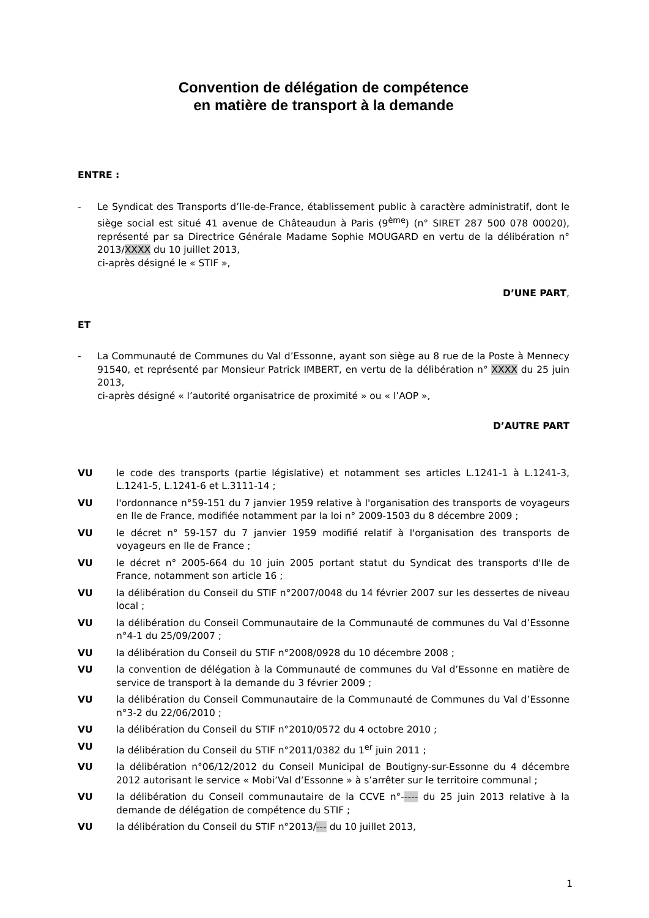Convention de délégation de compétence
en matière de transport à la demande
ENTRE :
- Le Syndicat des Transports d’Ile-de-France, établissement public à caractère administratif, dont le siège social est situé 41 avenue de Châteaudun à Paris (9<sup>ème</sup>) (n° SIRET 287 500 078 00020), représenté par sa Directrice Générale Madame Sophie MOUGARD en vertu de la délibération n° 2013/XXXX du 10 juillet 2013,
ci-après désigné le « STIF »,
D’UNE PART,
ET
- La Communauté de Communes du Val d’Essonne, ayant son siège au 8 rue de la Poste à Mennecy 91540, et représenté par Monsieur Patrick IMBERT, en vertu de la délibération n° XXXX du 25 juin 2013,
ci-après désigné « l’autorité organisatrice de proximité » ou « l’AOP »,
D’AUTRE PART
VU le code des transports (partie législative) et notamment ses articles L.1241-1 à L.1241-3, L.1241-5, L.1241-6 et L.3111-14 ;
VU l'ordonnance n°59-151 du 7 janvier 1959 relative à l'organisation des transports de voyageurs en Ile de France, modifiée notamment par la loi n° 2009-1503 du 8 décembre 2009 ;
VU le décret n° 59-157 du 7 janvier 1959 modifié relatif à l'organisation des transports de voyageurs en Ile de France ;
VU le décret n° 2005-664 du 10 juin 2005 portant statut du Syndicat des transports d'Ile de France, notamment son article 16 ;
VU la délibération du Conseil du STIF n°2007/0048 du 14 février 2007 sur les dessertes de niveau local ;
VU la délibération du Conseil Communautaire de la Communauté de communes du Val d’Essonne n°4-1 du 25/09/2007 ;
VU la délibération du Conseil du STIF n°2008/0928 du 10 décembre 2008 ;
VU la convention de délégation à la Communauté de communes du Val d’Essonne en matière de service de transport à la demande du 3 février 2009 ;
VU la délibération du Conseil Communautaire de la Communauté de Communes du Val d’Essonne n°3-2 du 22/06/2010 ;
VU la délibération du Conseil du STIF n°2010/0572 du 4 octobre 2010 ;
VU la délibération du Conseil du STIF n°2011/0382 du 1<sup>er</sup> juin 2011 ;
VU la délibération n°06/12/2012 du Conseil Municipal de Boutigny-sur-Essonne du 4 décembre 2012 autorisant le service « Mobi’Val d’Essonne » à s’arrêter sur le territoire communal ;
VU la délibération du Conseil communautaire de la CCVE n°----- du 25 juin 2013 relative à la demande de délégation de compétence du STIF ;
VU la délibération du Conseil du STIF n°2013/--- du 10 juillet 2013,
1